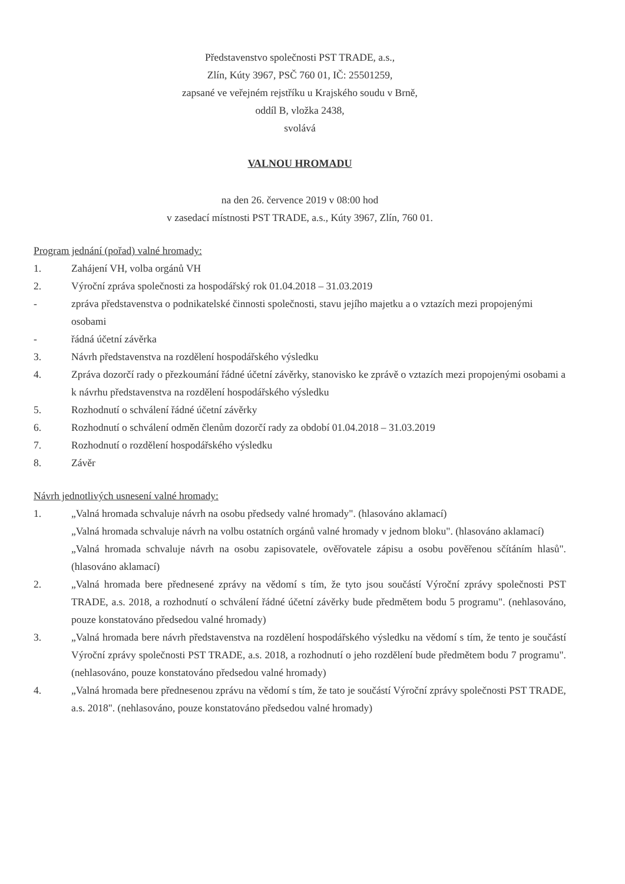Představenstvo společnosti PST TRADE, a.s.,
Zlín, Kúty 3967, PSČ 760 01, IČ: 25501259,
zapsané ve veřejném rejstříku u Krajského soudu v Brně,
oddíl B, vložka 2438,
svolává
VALNOU HROMADU
na den 26. července 2019 v 08:00 hod
v zasedací místnosti PST TRADE, a.s., Kúty 3967, Zlín, 760 01.
Program jednání (pořad) valné hromady:
1. Zahájení VH, volba orgánů VH
2. Výroční zpráva společnosti za hospodářský rok 01.04.2018 – 31.03.2019
- zpráva představenstva o podnikatelské činnosti společnosti, stavu jejího majetku a o vztazích mezi propojenými osobami
- řádná účetní závěrka
3. Návrh představenstva na rozdělení hospodářského výsledku
4. Zpráva dozorčí rady o přezkoumání řádné účetní závěrky, stanovisko ke zprávě o vztazích mezi propojenými osobami a k návrhu představenstva na rozdělení hospodářského výsledku
5. Rozhodnutí o schválení řádné účetní závěrky
6. Rozhodnutí o schválení odměn členům dozorčí rady za období 01.04.2018 – 31.03.2019
7. Rozhodnutí o rozdělení hospodářského výsledku
8. Závěr
Návrh jednotlivých usnesení valné hromady:
1. „Valná hromada schvaluje návrh na osobu předsedy valné hromady". (hlasováno aklamací)
„Valná hromada schvaluje návrh na volbu ostatních orgánů valné hromady v jednom bloku". (hlasováno aklamací)
„Valná hromada schvaluje návrh na osobu zapisovatele, ověřovatele zápisu a osobu pověřenou sčítáním hlasů". (hlasováno aklamací)
2. „Valná hromada bere přednesené zprávy na vědomí s tím, že tyto jsou součástí Výroční zprávy společnosti PST TRADE, a.s. 2018, a rozhodnutí o schválení řádné účetní závěrky bude předmětem bodu 5 programu". (nehlasováno, pouze konstatováno předsedou valné hromady)
3. „Valná hromada bere návrh představenstva na rozdělení hospodářského výsledku na vědomí s tím, že tento je součástí Výroční zprávy společnosti PST TRADE, a.s. 2018, a rozhodnutí o jeho rozdělení bude předmětem bodu 7 programu". (nehlasováno, pouze konstatováno předsedou valné hromady)
4. „Valná hromada bere přednesenou zprávu na vědomí s tím, že tato je součástí Výroční zprávy společnosti PST TRADE, a.s. 2018". (nehlasováno, pouze konstatováno předsedou valné hromady)